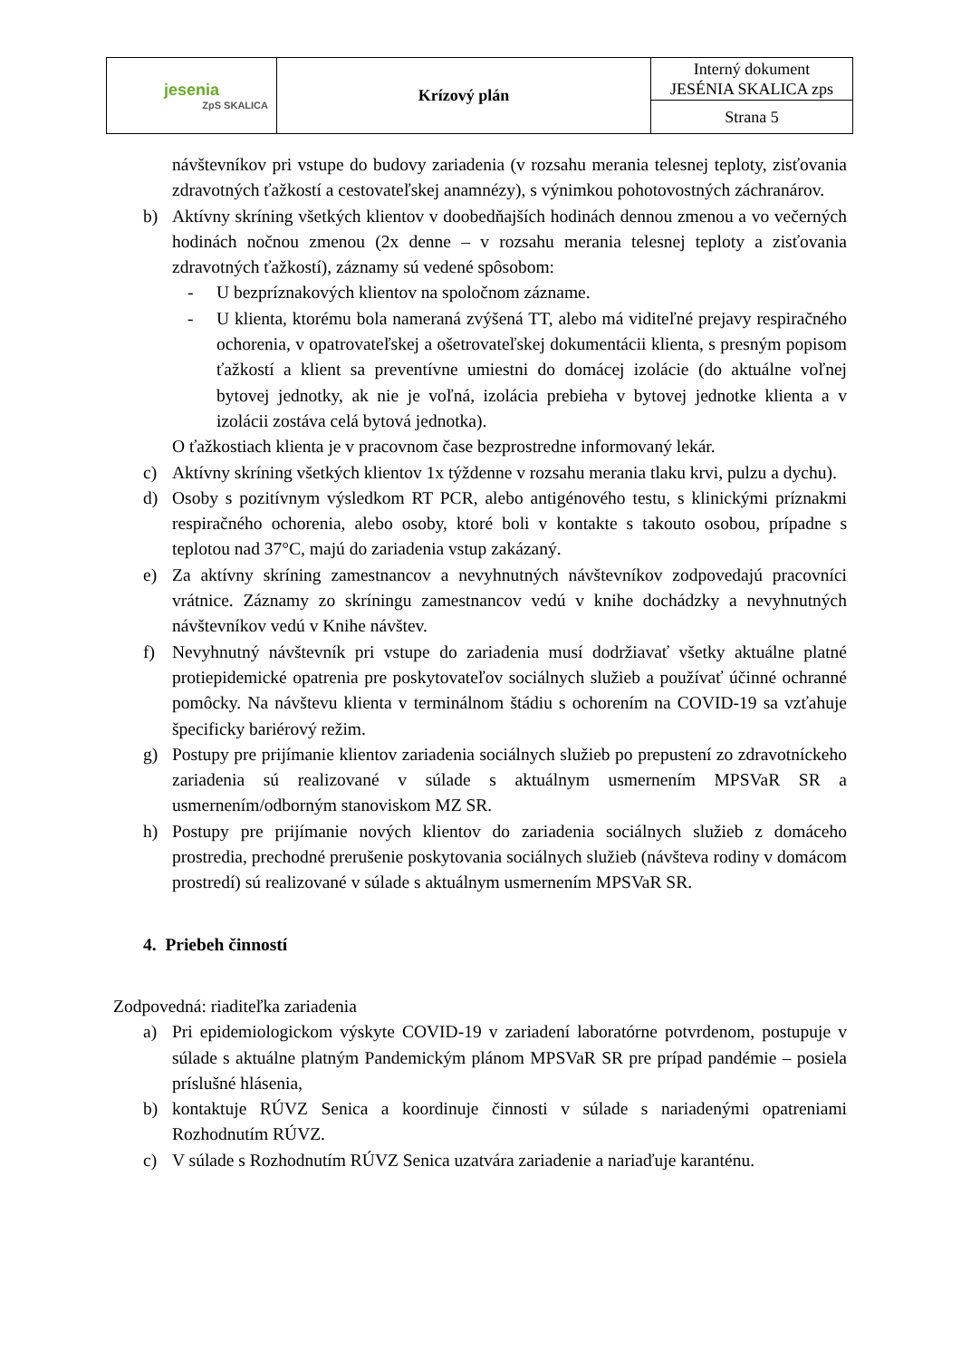| jesenia ZpS SKALICA | Krízový plán | Interný dokument JESÉNIA SKALICA zps |
| | | Strana 5 |
návštevníkov pri vstupe do budovy zariadenia (v rozsahu merania telesnej teploty, zisťovania zdravotných ťažkostí a cestovateľskej anamnézy), s výnimkou pohotovostných záchranárov.
b) Aktívny skríning všetkých klientov v doobedňajších hodinách dennou zmenou a vo večerných hodinách nočnou zmenou (2x denne – v rozsahu merania telesnej teploty a zisťovania zdravotných ťažkostí), záznamy sú vedené spôsobom:
- U bezpríznakových klientov na spoločnom zázname.
- U klienta, ktorému bola nameraná zvýšená TT, alebo má viditeľné prejavy respiračného ochorenia, v opatrovateľskej a ošetrovateľskej dokumentácii klienta, s presným popisom ťažkostí a klient sa preventívne umiestni do domácej izolácie (do aktuálne voľnej bytovej jednotky, ak nie je voľná, izolácia prebieha v bytovej jednotke klienta a v izolácii zostáva celá bytová jednotka).
O ťažkostiach klienta je v pracovnom čase bezprostredne informovaný lekár.
c) Aktívny skríning všetkých klientov 1x týždenne v rozsahu merania tlaku krvi, pulzu a dychu).
d) Osoby s pozitívnym výsledkom RT PCR, alebo antigénového testu, s klinickými príznakmi respiračného ochorenia, alebo osoby, ktoré boli v kontakte s takouto osobou, prípadne s teplotou nad 37°C, majú do zariadenia vstup zakázaný.
e) Za aktívny skríning zamestnancov a nevyhnutných návštevníkov zodpovedajú pracovníci vrátnice. Záznamy zo skríningu zamestnancov vedú v knihe dochádzky a nevyhnutných návštevníkov vedú v Knihe návštev.
f) Nevyhnutný návštevník pri vstupe do zariadenia musí dodržiavať všetky aktuálne platné protiepidemické opatrenia pre poskytovateľov sociálnych služieb a používať účinné ochranné pomôcky. Na návštevu klienta v terminálnom štádiu s ochorením na COVID-19 sa vzťahuje špecificky bariérový režim.
g) Postupy pre prijímanie klientov zariadenia sociálnych služieb po prepustení zo zdravotníckeho zariadenia sú realizované v súlade s aktuálnym usmernením MPSVaR SR a usmernením/odborným stanoviskom MZ SR.
h) Postupy pre prijímanie nových klientov do zariadenia sociálnych služieb z domáceho prostredia, prechodné prerušenie poskytovania sociálnych služieb (návšteva rodiny v domácom prostredí) sú realizované v súlade s aktuálnym usmernením MPSVaR SR.
4. Priebeh činností
Zodpovedná: riaditeľka zariadenia
a) Pri epidemiologickom výskyte COVID-19 v zariadení laboratórne potvrdenom, postupuje v súlade s aktuálne platným Pandemickým plánom MPSVaR SR pre prípad pandémie – posiela príslušné hlásenia,
b) kontaktuje RÚVZ Senica a koordinuje činnosti v súlade s nariadenými opatreniami Rozhodnutím RÚVZ.
c) V súlade s Rozhodnutím RÚVZ Senica uzatvára zariadenie a nariaďuje karanténu.